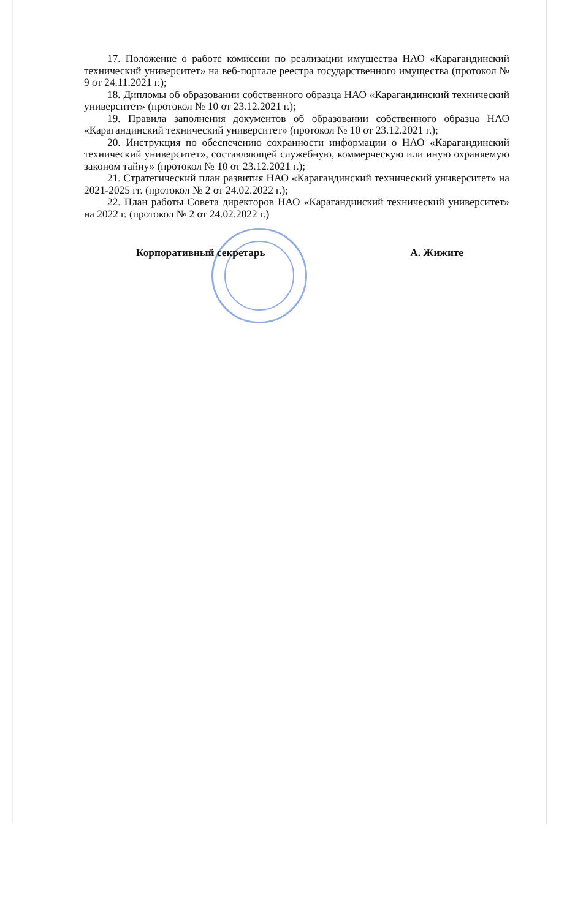17. Положение о работе комиссии по реализации имущества НАО «Карагандинский технический университет» на веб-портале реестра государственного имущества (протокол № 9 от 24.11.2021 г.);
18. Дипломы об образовании собственного образца НАО «Карагандинский технический университет» (протокол № 10 от 23.12.2021 г.);
19. Правила заполнения документов об образовании собственного образца НАО «Карагандинский технический университет» (протокол № 10 от 23.12.2021 г.);
20. Инструкция по обеспечению сохранности информации о НАО «Карагандинский технический университет», составляющей служебную, коммерческую или иную охраняемую законом тайну» (протокол № 10 от 23.12.2021 г.);
21. Стратегический план развития НАО «Карагандинский технический университет» на 2021-2025 гг. (протокол № 2 от 24.02.2022 г.);
22. План работы Совета директоров НАО «Карагандинский технический университет» на 2022 г. (протокол № 2 от 24.02.2022 г.)
Корпоративный секретарь А. Жижите